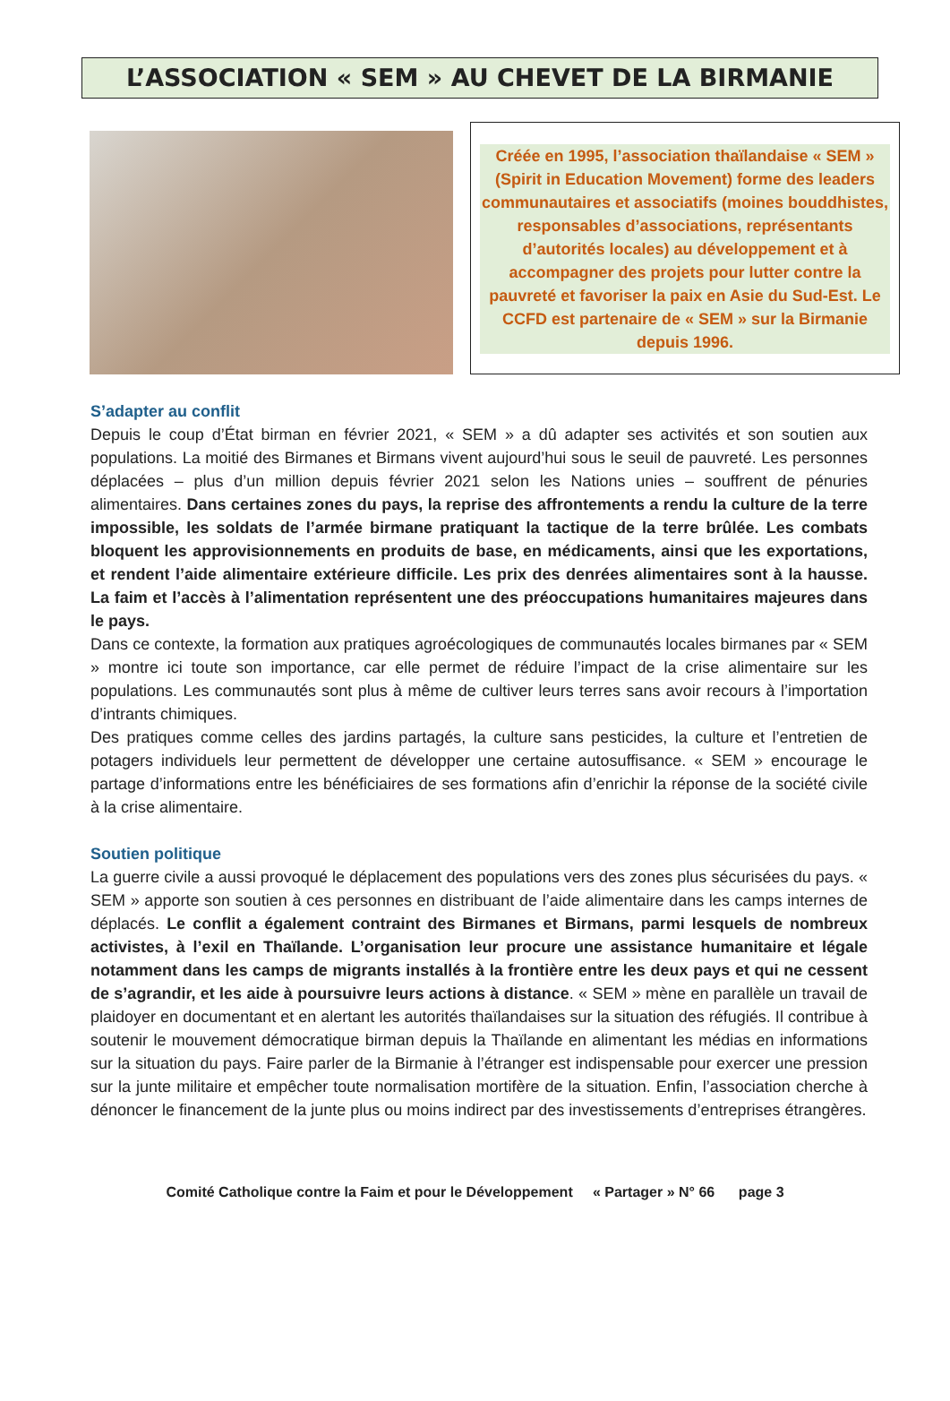L’ASSOCIATION « SEM » AU CHEVET DE LA BIRMANIE
Créée en 1995, l’association thaïlandaise « SEM » (Spirit in Education Movement) forme des leaders communautaires et associatifs (moines bouddhistes, responsables d’associations, représentants d’autorités locales) au développement et à accompagner des projets pour lutter contre la pauvreté et favoriser la paix en Asie du Sud-Est. Le CCFD est partenaire de « SEM » sur la Birmanie depuis 1996.
S’adapter au conflit
Depuis le coup d’État birman en février 2021, « SEM » a dû adapter ses activités et son soutien aux populations. La moitié des Birmanes et Birmans vivent aujourd’hui sous le seuil de pauvreté. Les personnes déplacées – plus d’un million depuis février 2021 selon les Nations unies – souffrent de pénuries alimentaires. Dans certaines zones du pays, la reprise des affrontements a rendu la culture de la terre impossible, les soldats de l’armée birmane pratiquant la tactique de la terre brûlée. Les combats bloquent les approvisionnements en produits de base, en médicaments, ainsi que les exportations, et rendent l’aide alimentaire extérieure difficile. Les prix des denrées alimentaires sont à la hausse. La faim et l’accès à l’alimentation représentent une des préoccupations humanitaires majeures dans le pays.
Dans ce contexte, la formation aux pratiques agroécologiques de communautés locales birmanes par « SEM » montre ici toute son importance, car elle permet de réduire l’impact de la crise alimentaire sur les populations. Les communautés sont plus à même de cultiver leurs terres sans avoir recours à l’importation d’intrants chimiques.
Des pratiques comme celles des jardins partagés, la culture sans pesticides, la culture et l’entretien de potagers individuels leur permettent de développer une certaine autosuffisance. « SEM » encourage le partage d’informations entre les bénéficiaires de ses formations afin d’enrichir la réponse de la société civile à la crise alimentaire.
Soutien politique
La guerre civile a aussi provoqué le déplacement des populations vers des zones plus sécurisées du pays. « SEM » apporte son soutien à ces personnes en distribuant de l’aide alimentaire dans les camps internes de déplacés. Le conflit a également contraint des Birmanes et Birmans, parmi lesquels de nombreux activistes, à l’exil en Thaïlande. L’organisation leur procure une assistance humanitaire et légale notamment dans les camps de migrants installés à la frontière entre les deux pays et qui ne cessent de s’agrandir, et les aide à poursuivre leurs actions à distance. « SEM » mène en parallèle un travail de plaidoyer en documentant et en alertant les autorités thaïlandaises sur la situation des réfugiés. Il contribue à soutenir le mouvement démocratique birman depuis la Thaïlande en alimentant les médias en informations sur la situation du pays. Faire parler de la Birmanie à l’étranger est indispensable pour exercer une pression sur la junte militaire et empêcher toute normalisation mortifère de la situation. Enfin, l’association cherche à dénoncer le financement de la junte plus ou moins indirect par des investissements d’entreprises étrangères.
Comité Catholique contre la Faim et pour le Développement « Partager » N° 66 page 3